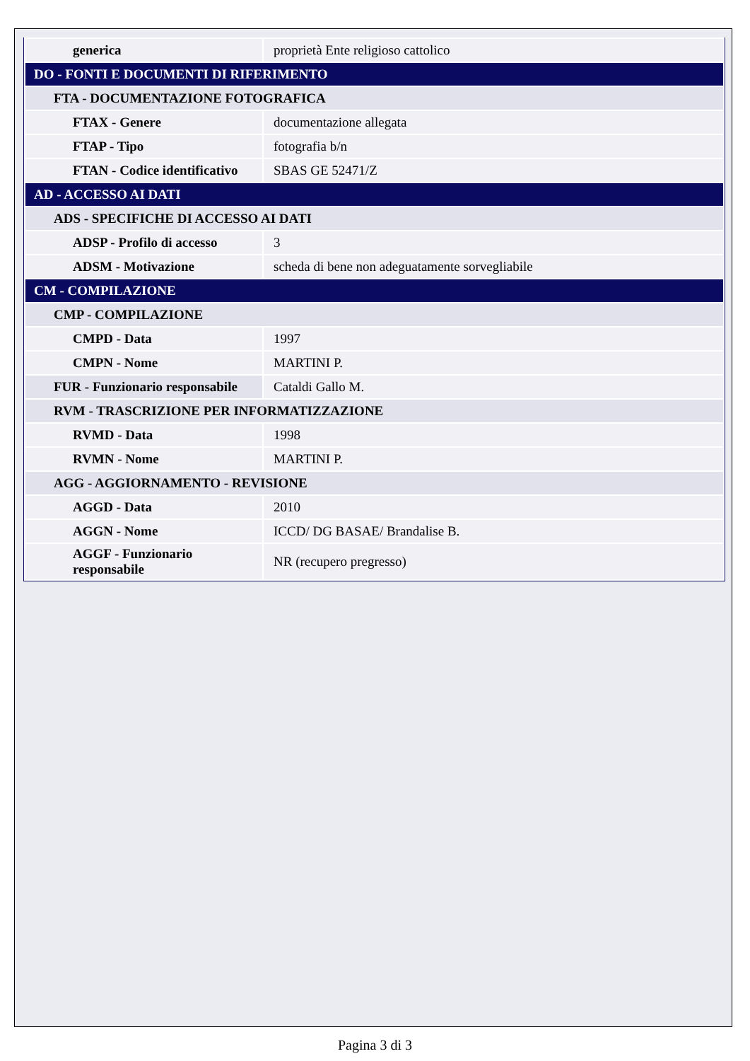| generica | proprietà Ente religioso cattolico |
| DO - FONTI E DOCUMENTI DI RIFERIMENTO | |
| FTA - DOCUMENTAZIONE FOTOGRAFICA | |
| FTAX - Genere | documentazione allegata |
| FTAP - Tipo | fotografia b/n |
| FTAN - Codice identificativo | SBAS GE 52471/Z |
| AD - ACCESSO AI DATI | |
| ADS - SPECIFICHE DI ACCESSO AI DATI | |
| ADSP - Profilo di accesso | 3 |
| ADSM - Motivazione | scheda di bene non adeguatamente sorvegliabile |
| CM - COMPILAZIONE | |
| CMP - COMPILAZIONE | |
| CMPD - Data | 1997 |
| CMPN - Nome | MARTINI P. |
| FUR - Funzionario responsabile | Cataldi Gallo M. |
| RVM - TRASCRIZIONE PER INFORMATIZZAZIONE | |
| RVMD - Data | 1998 |
| RVMN - Nome | MARTINI P. |
| AGG - AGGIORNAMENTO - REVISIONE | |
| AGGD - Data | 2010 |
| AGGN - Nome | ICCD/ DG BASAE/ Brandalise B. |
| AGGF - Funzionario responsabile | NR (recupero pregresso) |
Pagina 3 di 3